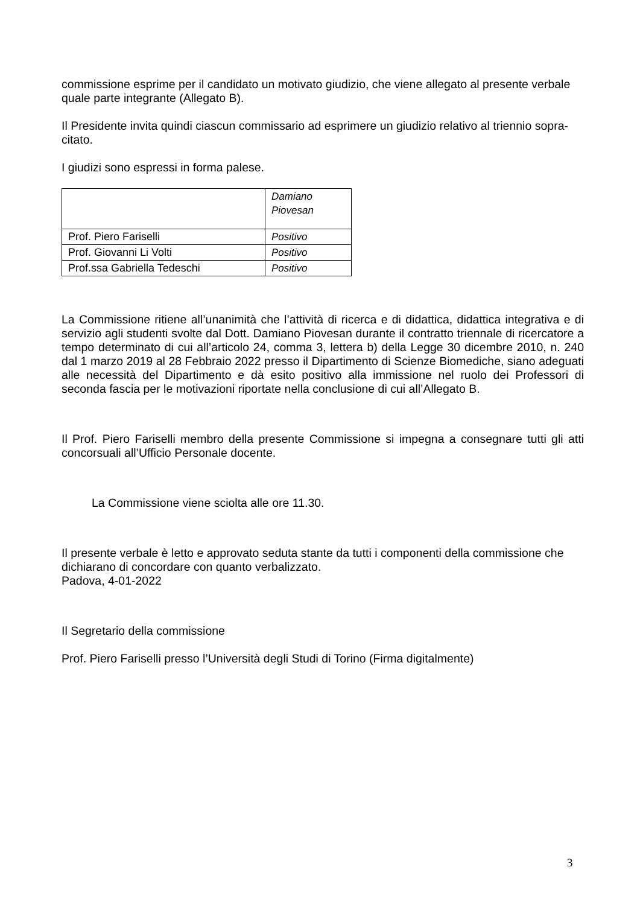commissione esprime per il candidato un motivato giudizio, che viene allegato al presente verbale quale parte integrante (Allegato B).
Il Presidente invita quindi ciascun commissario ad esprimere un giudizio relativo al triennio sopra-citato.
I giudizi sono espressi in forma palese.
| | Damiano Piovesan |
| Prof. Piero Fariselli | Positivo |
| Prof. Giovanni Li Volti | Positivo |
| Prof.ssa Gabriella Tedeschi | Positivo |
La Commissione ritiene all’unanimità che l’attività di ricerca e di didattica, didattica integrativa e di servizio agli studenti svolte dal Dott. Damiano Piovesan durante il contratto triennale di ricercatore a tempo determinato di cui all’articolo 24, comma 3, lettera b) della Legge 30 dicembre 2010, n. 240 dal 1 marzo 2019 al 28 Febbraio 2022 presso il Dipartimento di Scienze Biomediche, siano adeguati alle necessità del Dipartimento e dà esito positivo alla immissione nel ruolo dei Professori di seconda fascia per le motivazioni riportate nella conclusione di cui all’Allegato B.
Il Prof. Piero Fariselli membro della presente Commissione si impegna a consegnare tutti gli atti concorsuali all’Ufficio Personale docente.
La Commissione viene sciolta alle ore 11.30.
Il presente verbale è letto e approvato seduta stante da tutti i componenti della commissione che dichiarano di concordare con quanto verbalizzato.
Padova, 4-01-2022
Il Segretario della commissione
Prof. Piero Fariselli presso l’Università degli Studi di Torino (Firma digitalmente)
3